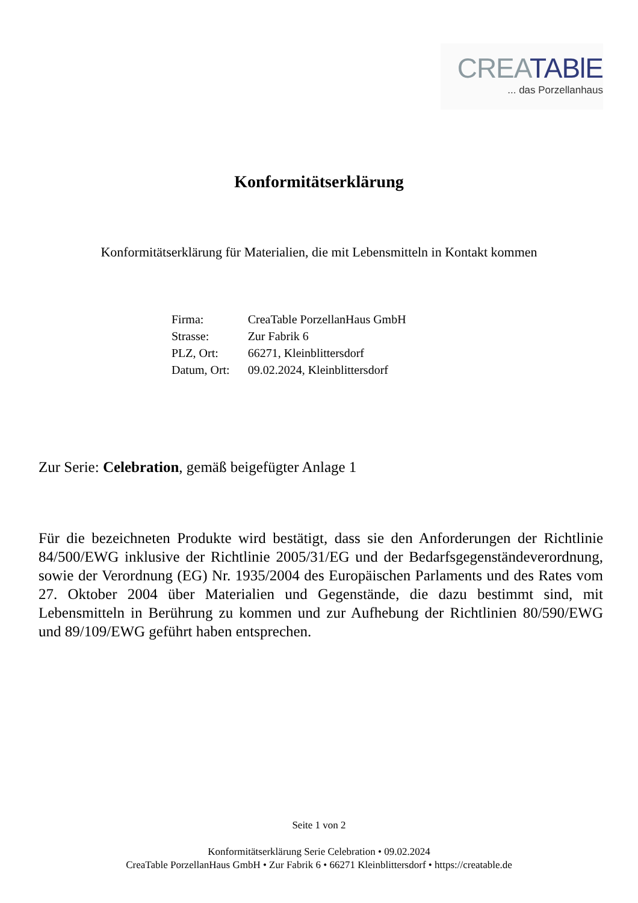CREA TABlE
... das Porzellanhaus
Konformitätserklärung
Konformitätserklärung für Materialien, die mit Lebensmitteln in Kontakt kommen
| Firma: | CreaTable PorzellanHaus GmbH |
| Strasse: | Zur Fabrik 6 |
| PLZ, Ort: | 66271, Kleinblittersdorf |
| Datum, Ort: | 09.02.2024, Kleinblittersdorf |
Zur Serie: Celebration, gemäß beigefügter Anlage 1
Für die bezeichneten Produkte wird bestätigt, dass sie den Anforderungen der Richtlinie 84/500/EWG inklusive der Richtlinie 2005/31/EG und der Bedarfsgegenständeverordnung, sowie der Verordnung (EG) Nr. 1935/2004 des Europäischen Parlaments und des Rates vom 27. Oktober 2004 über Materialien und Gegenstände, die dazu bestimmt sind, mit Lebensmitteln in Berührung zu kommen und zur Aufhebung der Richtlinien 80/590/EWG und 89/109/EWG geführt haben entsprechen.
Seite 1 von 2
Konformitätserklärung Serie Celebration • 09.02.2024
CreaTable PorzellanHaus GmbH • Zur Fabrik 6 • 66271 Kleinblittersdorf • https://creatable.de